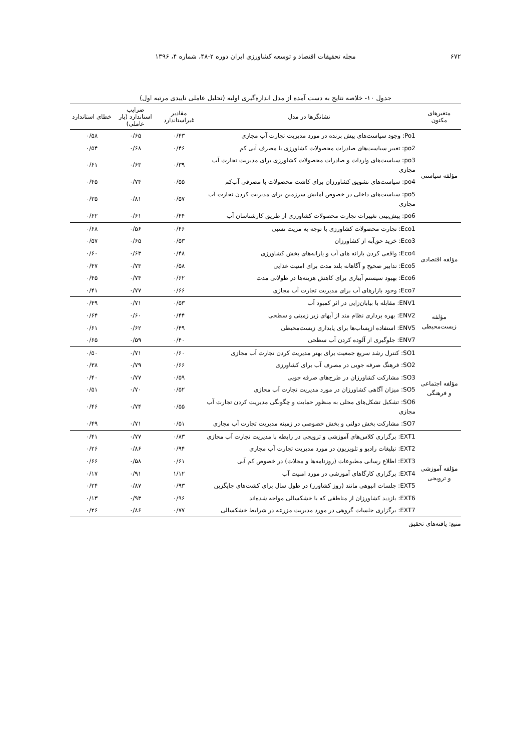۶۷۲ مجله تحقیقات اقتصاد و توسعه کشاورزی ایران دوره ۲-۴۸، شماره ۴، ۱۳۹۶
جدول ۱۰- خلاصه نتایج به دست آمده از مدل اندازه‌گیری اولیه (تحلیل عاملی تاییدی مرتبه اول)
| متغیرهای مکنون | نشانگرها در مدل | مقادیر غیراستاندارد | ضرایب استاندارد (بار عاملی) | خطای استاندارد |
| --- | --- | --- | --- | --- |
| مؤلفه سیاستی | Po1: وجود سیاست‌های پیش برنده در مورد مدیریت تجارت آب مجازی | ۰/۴۳ | ۰/۶۵ | ۰/۵۸ |
| | po2: تغییر سیاست‌های صادرات محصولات کشاورزی با مصرف آبی کم | ۰/۴۶ | ۰/۶۸ | ۰/۵۴ |
| | po3: سیاست‌های واردات و صادرات محصولات کشاورزی برای مدیریت تجارت آب مجازی | ۰/۳۹ | ۰/۶۳ | ۰/۶۱ |
| | po4: سیاست‌های تشویق کشاورزان برای کاشت محصولات با مصرفی آب‌کم | ۰/۵۵ | ۰/۷۴ | ۰/۴۵ |
| | po5: سیاست‌های داخلی در خصوص آمایش سرزمین برای مدیریت کردن تجارت آب مجازی | ۰/۵۷ | ۰/۸۱ | ۰/۳۵ |
| | po6: پیش‌بینی تغییرات تجارت محصولات کشاورزی از طریق کارشناسان آب | ۰/۴۴ | ۰/۶۱ | ۰/۶۲ |
| مؤلفه اقتصادی | Eco1: تجارت محصولات کشاورزی با توجه به مزیت نسبی | ۰/۴۶ | ۰/۵۶ | ۰/۶۸ |
| | Eco3: خرید حق‌آبه از کشاورزان | ۰/۵۳ | ۰/۶۵ | ۰/۵۷ |
| | Eco4: واقعی کردن یارانه های آب و یارانه‌های بخش کشاورزی | ۰/۴۸ | ۰/۶۳ | ۰/۶۰ |
| | Eco5: تدابیر صحیح و آگاهانه بلند مدت برای امنیت غذایی | ۰/۵۸ | ۰/۷۳ | ۰/۴۷ |
| | Eco6: بهبود سیستم آبیاری برای کاهش هزینه‌ها در طولانی مدت | ۰/۶۲ | ۰/۷۴ | ۰/۴۵ |
| | Eco7: وجود بازارهای آب برای مدیریت تجارت آب مجازی | ۰/۶۶ | ۰/۷۷ | ۰/۴۱ |
| مؤلفه زیست‌محیطی | ENV1: مقابله با بیابان‌زایی در اثر کمبود آب | ۰/۵۳ | ۰/۷۱ | ۰/۴۹ |
| | ENV2: بهره برداری نظام مند از آبهای زیر زمینی و سطحی | ۰/۴۴ | ۰/۶۰ | ۰/۶۴ |
| | ENV5: استفاده ازپساب‌ها برای پایداری زیست‌محیطی | ۰/۴۹ | ۰/۶۲ | ۰/۶۱ |
| | ENV7: جلوگیری از آلوده کردن آب سطحی | ۰/۴۰ | ۰/۵۹ | ۰/۶۵ |
| مؤلفه اجتماعی و فرهنگی | SO1: کنترل رشد سریع جمعیت برای بهتر مدیریت کردن تجارت آب مجازی | ۰/۶۰ | ۰/۷۱ | ۰/۵۰ |
| | SO2: فرهنگ صرفه جویی در مصرف آب برای کشاورزی | ۰/۶۶ | ۰/۷۹ | ۰/۳۸ |
| | SO3: مشارکت کشاورزان در طرح‌های صرفه جویی | ۰/۵۹ | ۰/۷۷ | ۰/۴۰ |
| | SO5: میزان آگاهی کشاورزان در مورد مدیریت تجارت آب مجازی | ۰/۵۲ | ۰/۷۰ | ۰/۵۱ |
| | SO6: تشکیل تشکل‌های محلی به منظور حمایت و چگونگی مدیریت کردن تجارت آب مجازی | ۰/۵۵ | ۰/۷۴ | ۰/۴۶ |
| | SO7: مشارکت بخش دولتی و بخش خصوصی در زمینه مدیریت تجارت آب مجازی | ۰/۵۱ | ۰/۷۱ | ۰/۴۹ |
| مؤلفه آموزشی و ترویجی | EXT1: برگزاری کلاس‌های آموزشی و ترویجی در رابطه با مدیریت تجارت آب مجازی | ۰/۸۳ | ۰/۷۷ | ۰/۴۱ |
| | EXT2: تبلیغات رادیو و تلویزیون در مورد مدیریت تجارت آب مجازی | ۰/۹۴ | ۰/۸۶ | ۰/۲۶ |
| | EXT3: اطلاع رسانی مطبوعات (روزنامه‌ها و مجلات) در خصوص کم آبی | ۰/۶۱ | ۰/۵۸ | ۰/۶۶ |
| | EXT4: برگزاری کارگاهای آموزشی در مورد امنیت آب | ۱/۱۲ | ۰/۹۱ | ۰/۱۷ |
| | EXT5: جلسات انبوهی مانند (روز کشاورز) در طول سال برای کشت‌های جایگزین | ۰/۹۳ | ۰/۸۷ | ۰/۲۴ |
| | EXT6: بازدید کشاورزان از مناطقی که با خشکسالی مواجه شده‌اند | ۰/۹۶ | ۰/۹۳ | ۰/۱۳ |
| | EXT7: برگزاری جلسات گروهی در مورد مدیریت مزرعه در شرایط خشکسالی | ۰/۷۷ | ۰/۸۶ | ۰/۲۶ |
منبع: یافته‌های تحقیق